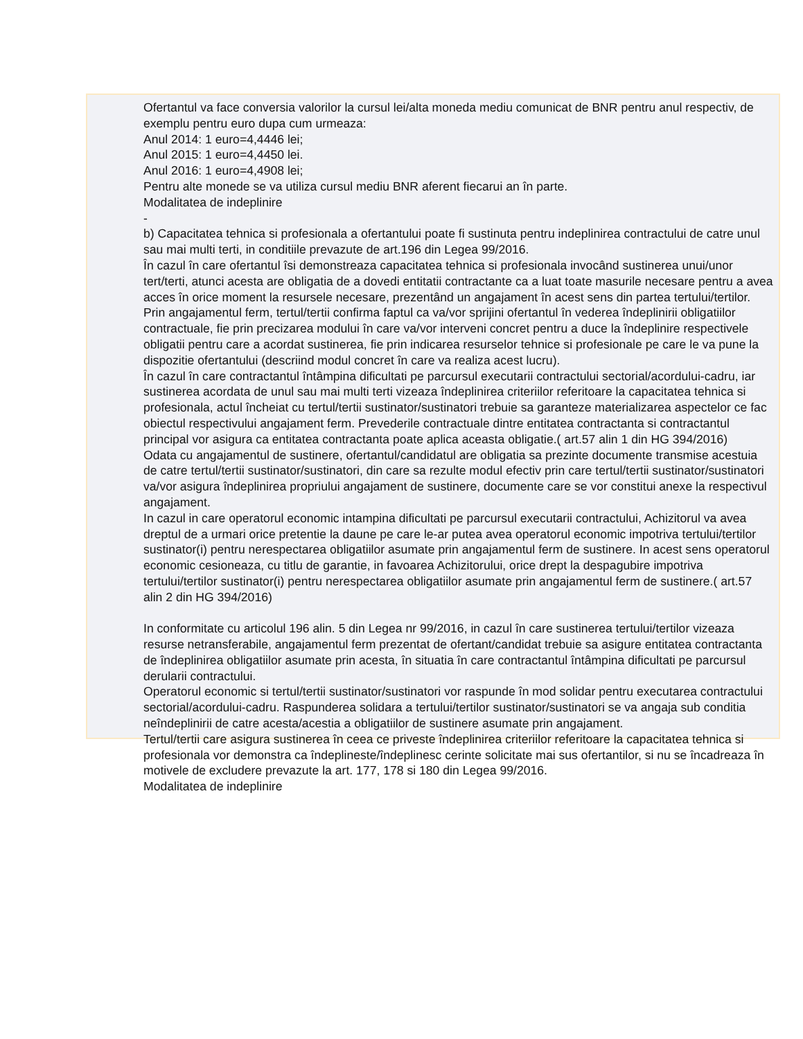Ofertantul va face conversia valorilor la cursul lei/alta moneda mediu comunicat de BNR pentru anul respectiv, de exemplu pentru euro dupa cum urmeaza:
Anul 2014: 1 euro=4,4446 lei;
Anul 2015: 1 euro=4,4450 lei.
Anul 2016: 1 euro=4,4908 lei;
Pentru alte monede se va utiliza cursul mediu BNR aferent fiecarui an în parte.
Modalitatea de indeplinire
-
b) Capacitatea tehnica si profesionala a ofertantului poate fi sustinuta pentru indeplinirea contractului de catre unul sau mai multi terti, in conditiile prevazute de art.196 din Legea 99/2016.
În cazul în care ofertantul îsi demonstreaza capacitatea tehnica si profesionala invocând sustinerea unui/unor tert/terti, atunci acesta are obligatia de a dovedi entitatii contractante ca a luat toate masurile necesare pentru a avea acces în orice moment la resursele necesare, prezentând un angajament în acest sens din partea tertului/tertilor. Prin angajamentul ferm, tertul/tertii confirma faptul ca va/vor sprijini ofertantul în vederea îndeplinirii obligatiilor contractuale, fie prin precizarea modului în care va/vor interveni concret pentru a duce la îndeplinire respectivele obligatii pentru care a acordat sustinerea, fie prin indicarea resurselor tehnice si profesionale pe care le va pune la dispozitie ofertantului (descriind modul concret în care va realiza acest lucru).
În cazul în care contractantul întâmpina dificultati pe parcursul executarii contractului sectorial/acordului-cadru, iar sustinerea acordata de unul sau mai multi terti vizeaza îndeplinirea criteriilor referitoare la capacitatea tehnica si profesionala, actul încheiat cu tertul/tertii sustinator/sustinatori trebuie sa garanteze materializarea aspectelor ce fac obiectul respectivului angajament ferm. Prevederile contractuale dintre entitatea contractanta si contractantul principal vor asigura ca entitatea contractanta poate aplica aceasta obligatie.( art.57 alin 1 din HG 394/2016)
Odata cu angajamentul de sustinere, ofertantul/candidatul are obligatia sa prezinte documente transmise acestuia de catre tertul/tertii sustinator/sustinatori, din care sa rezulte modul efectiv prin care tertul/tertii sustinator/sustinatori va/vor asigura îndeplinirea propriului angajament de sustinere, documente care se vor constitui anexe la respectivul angajament.
In cazul in care operatorul economic intampina dificultati pe parcursul executarii contractului, Achizitorul va avea dreptul de a urmari orice pretentie la daune pe care le-ar putea avea operatorul economic impotriva tertului/tertilor sustinator(i) pentru nerespectarea obligatiilor asumate prin angajamentul ferm de sustinere. In acest sens operatorul economic cesioneaza, cu titlu de garantie, in favoarea Achizitorului, orice drept la despagubire impotriva tertului/tertilor sustinator(i) pentru nerespectarea obligatiilor asumate prin angajamentul ferm de sustinere.( art.57 alin 2 din HG 394/2016)
In conformitate cu articolul 196 alin. 5 din Legea nr 99/2016, in cazul în care sustinerea tertului/tertilor vizeaza resurse netransferabile, angajamentul ferm prezentat de ofertant/candidat trebuie sa asigure entitatea contractanta de îndeplinirea obligatiilor asumate prin acesta, în situatia în care contractantul întâmpina dificultati pe parcursul derularii contractului.
Operatorul economic si tertul/tertii sustinator/sustinatori vor raspunde în mod solidar pentru executarea contractului sectorial/acordului-cadru. Raspunderea solidara a tertului/tertilor sustinator/sustinatori se va angaja sub conditia neîndeplinirii de catre acesta/acestia a obligatiilor de sustinere asumate prin angajament.
Tertul/tertii care asigura sustinerea în ceea ce priveste îndeplinirea criteriilor referitoare la capacitatea tehnica si profesionala vor demonstra ca îndeplineste/îndeplinesc cerinte solicitate mai sus ofertantilor, si nu se încadreaza în motivele de excludere prevazute la art. 177, 178 si 180 din Legea 99/2016.
Modalitatea de indeplinire